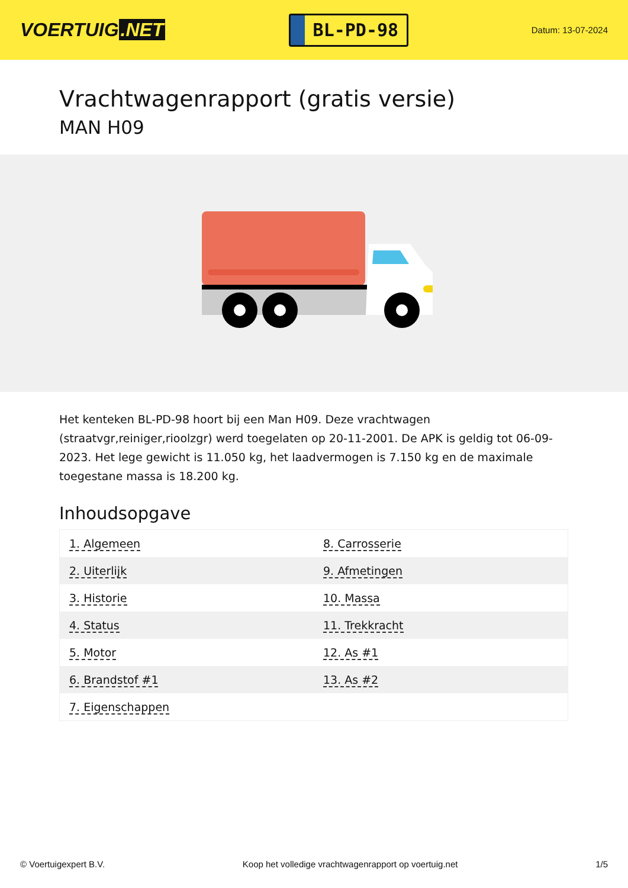VOERTUIG.NET
BL-PD-98
Datum: 13-07-2024
Vrachtwagenrapport (gratis versie)
MAN H09
Het kenteken BL-PD-98 hoort bij een Man H09. Deze vrachtwagen (straatvgr,reiniger,rioolzgr) werd toegelaten op 20-11-2001. De APK is geldig tot 06-09-2023. Het lege gewicht is 11.050 kg, het laadvermogen is 7.150 kg en de maximale toegestane massa is 18.200 kg.
Inhoudsopgave
| 1. Algemeen | 8. Carrosserie |
| 2. Uiterlijk | 9. Afmetingen |
| 3. Historie | 10. Massa |
| 4. Status | 11. Trekkracht |
| 5. Motor | 12. As #1 |
| 6. Brandstof #1 | 13. As #2 |
| 7. Eigenschappen | |
© Voertuigexpert B.V. Koop het volledige vrachtwagenrapport op voertuig.net 1/5